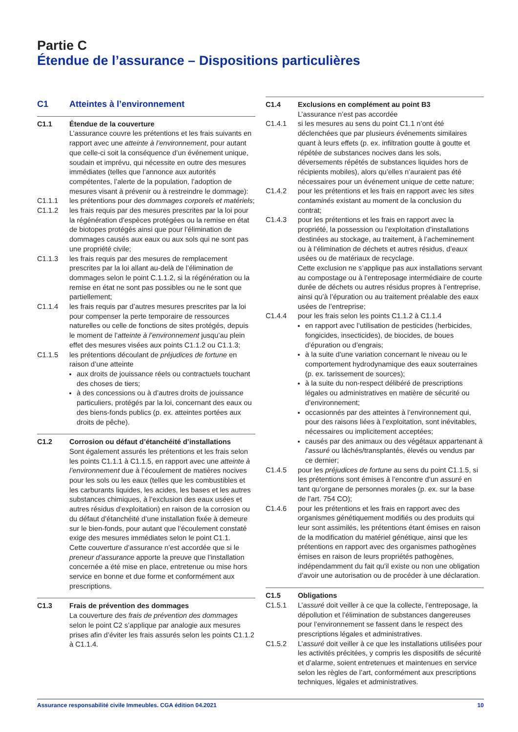Partie C
Étendue de l’assurance – Dispositions particulières
C1 Atteintes à l’environnement
C1.1 Étendue de la couverture
L’assurance couvre les prétentions et les frais suivants en rapport avec une atteinte à l’environnement, pour autant que celle-ci soit la conséquence d’un événement unique, soudain et imprévu, qui nécessite en outre des mesures immédiates (telles que l’annonce aux autorités compétentes, l’alerte de la population, l’adoption de mesures visant à prévenir ou à restreindre le dommage):
C1.1.1 les prétentions pour des dommages corporels et matériels;
C1.1.2 les frais requis par des mesures prescrites par la loi pour la régénération d’espèces protégées ou la remise en état de biotopes protégés ainsi que pour l’élimination de dommages causés aux eaux ou aux sols qui ne sont pas une propriété civile;
C1.1.3 les frais requis par des mesures de remplacement prescrites par la loi allant au-delà de l’élimination de dommages selon le point C.1.1.2, si la régénération ou la remise en état ne sont pas possibles ou ne le sont que partiellement;
C1.1.4 les frais requis par d’autres mesures prescrites par la loi pour compenser la perte temporaire de ressources naturelles ou celle de fonctions de sites protégés, depuis le moment de l’atteinte à l’environnement jusqu’au plein effet des mesures visées aux points C1.1.2 ou C1.1.3;
C1.1.5 les prétentions découlant de préjudices de fortune en raison d’une atteinte
aux droits de jouissance réels ou contractuels touchant des choses de tiers;
à des concessions ou à d’autres droits de jouissance particuliers, protégés par la loi, concernant des eaux ou des biens-fonds publics (p. ex. atteintes portées aux droits de pêche).
C1.2 Corrosion ou défaut d’étanchéité d’installations
Sont également assurés les prétentions et les frais selon les points C1.1.1 à C1.1.5, en rapport avec une atteinte à l’environnement due à l’écoulement de matières nocives pour les sols ou les eaux (telles que les combustibles et les carburants liquides, les acides, les bases et les autres substances chimiques, à l’exclusion des eaux usées et autres résidus d’exploitation) en raison de la corrosion ou du défaut d’étanchéité d’une installation fixée à demeure sur le bien-fonds, pour autant que l’écoulement constaté exige des mesures immédiates selon le point C1.1.
Cette couverture d’assurance n’est accordée que si le preneur d’assurance apporte la preuve que l’installation concernée a été mise en place, entretenue ou mise hors service en bonne et due forme et conformément aux prescriptions.
C1.3 Frais de prévention des dommages
La couverture des frais de prévention des dommages selon le point C2 s’applique par analogie aux mesures prises afin d’éviter les frais assurés selon les points C1.1.2 à C1.1.4.
C1.4 Exclusions en complément au point B3
L’assurance n’est pas accordée
C1.4.1 si les mesures au sens du point C1.1 n’ont été déclenchées que par plusieurs événements similaires quant à leurs effets (p. ex. infiltration goutte à goutte et répétée de substances nocives dans les sols, déversements répétés de substances liquides hors de récipients mobiles), alors qu’elles n’auraient pas été nécessaires pour un événement unique de cette nature;
C1.4.2 pour les prétentions et les frais en rapport avec les sites contaminés existant au moment de la conclusion du contrat;
C1.4.3 pour les prétentions et les frais en rapport avec la propriété, la possession ou l’exploitation d’installations destinées au stockage, au traitement, à l’acheminement ou à l’élimination de déchets et autres résidus, d’eaux usées ou de matériaux de recyclage.
Cette exclusion ne s’applique pas aux installations servant au compostage ou à l’entreposage intermédiaire de courte durée de déchets ou autres résidus propres à l’entreprise, ainsi qu’à l’épuration ou au traitement préalable des eaux usées de l’entreprise;
C1.4.4 pour les frais selon les points C1.1.2 à C1.1.4
en rapport avec l’utilisation de pesticides (herbicides, fongicides, insecticides), de biocides, de boues d’épuration ou d’engrais;
à la suite d’une variation concernant le niveau ou le comportement hydrodynamique des eaux souterraines (p. ex. tarissement de sources);
à la suite du non-respect délibéré de prescriptions légales ou administratives en matière de sécurité ou d’environnement;
occasionnés par des atteintes à l’environnement qui, pour des raisons liées à l’exploitation, sont inévitables, nécessaires ou implicitement acceptées;
causés par des animaux ou des végétaux appartenant à l’assuré ou lâchés/transplantés, élevés ou vendus par ce dernier;
C1.4.5 pour les préjudices de fortune au sens du point C1.1.5, si les prétentions sont émises à l’encontre d’un assuré en tant qu’organe de personnes morales (p. ex. sur la base de l’art. 754 CO);
C1.4.6 pour les prétentions et les frais en rapport avec des organismes génétiquement modifiés ou des produits qui leur sont assimilés, les prétentions étant émises en raison de la modification du matériel génétique, ainsi que les prétentions en rapport avec des organismes pathogènes émises en raison de leurs propriétés pathogènes, indépendamment du fait qu’il existe ou non une obligation d’avoir une autorisation ou de procéder à une déclaration.
C1.5 Obligations
C1.5.1 L’assuré doit veiller à ce que la collecte, l’entreposage, la dépollution et l’élimination de substances dangereuses pour l’environnement se fassent dans le respect des prescriptions légales et administratives.
C1.5.2 L’assuré doit veiller à ce que les installations utilisées pour les activités précitées, y compris les dispositifs de sécurité et d’alarme, soient entretenues et maintenues en service selon les règles de l’art, conformément aux prescriptions techniques, légales et administratives.
Assurance responsabilité civile Immeubles. CGA édition 04.2021 10